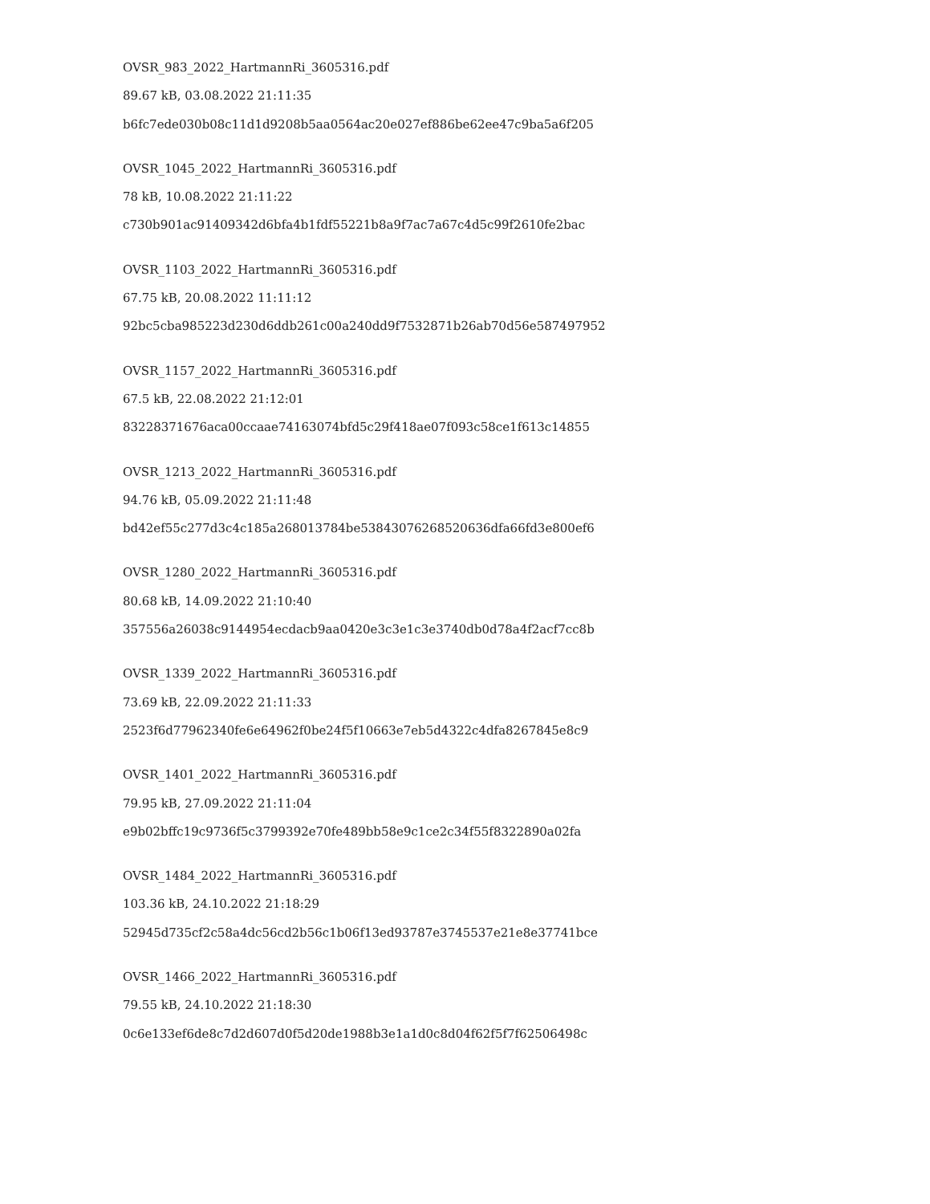OVSR_983_2022_HartmannRi_3605316.pdf
89.67 kB, 03.08.2022 21:11:35
b6fc7ede030b08c11d1d9208b5aa0564ac20e027ef886be62ee47c9ba5a6f205
OVSR_1045_2022_HartmannRi_3605316.pdf
78 kB, 10.08.2022 21:11:22
c730b901ac91409342d6bfa4b1fdf55221b8a9f7ac7a67c4d5c99f2610fe2bac
OVSR_1103_2022_HartmannRi_3605316.pdf
67.75 kB, 20.08.2022 11:11:12
92bc5cba985223d230d6ddb261c00a240dd9f7532871b26ab70d56e587497952
OVSR_1157_2022_HartmannRi_3605316.pdf
67.5 kB, 22.08.2022 21:12:01
83228371676aca00ccaae74163074bfd5c29f418ae07f093c58ce1f613c14855
OVSR_1213_2022_HartmannRi_3605316.pdf
94.76 kB, 05.09.2022 21:11:48
bd42ef55c277d3c4c185a268013784be53843076268520636dfa66fd3e800ef6
OVSR_1280_2022_HartmannRi_3605316.pdf
80.68 kB, 14.09.2022 21:10:40
357556a26038c9144954ecdacb9aa0420e3c3e1c3e3740db0d78a4f2acf7cc8b
OVSR_1339_2022_HartmannRi_3605316.pdf
73.69 kB, 22.09.2022 21:11:33
2523f6d77962340fe6e64962f0be24f5f10663e7eb5d4322c4dfa8267845e8c9
OVSR_1401_2022_HartmannRi_3605316.pdf
79.95 kB, 27.09.2022 21:11:04
e9b02bffc19c9736f5c3799392e70fe489bb58e9c1ce2c34f55f8322890a02fa
OVSR_1484_2022_HartmannRi_3605316.pdf
103.36 kB, 24.10.2022 21:18:29
52945d735cf2c58a4dc56cd2b56c1b06f13ed93787e3745537e21e8e37741bce
OVSR_1466_2022_HartmannRi_3605316.pdf
79.55 kB, 24.10.2022 21:18:30
0c6e133ef6de8c7d2d607d0f5d20de1988b3e1a1d0c8d04f62f5f7f62506498c